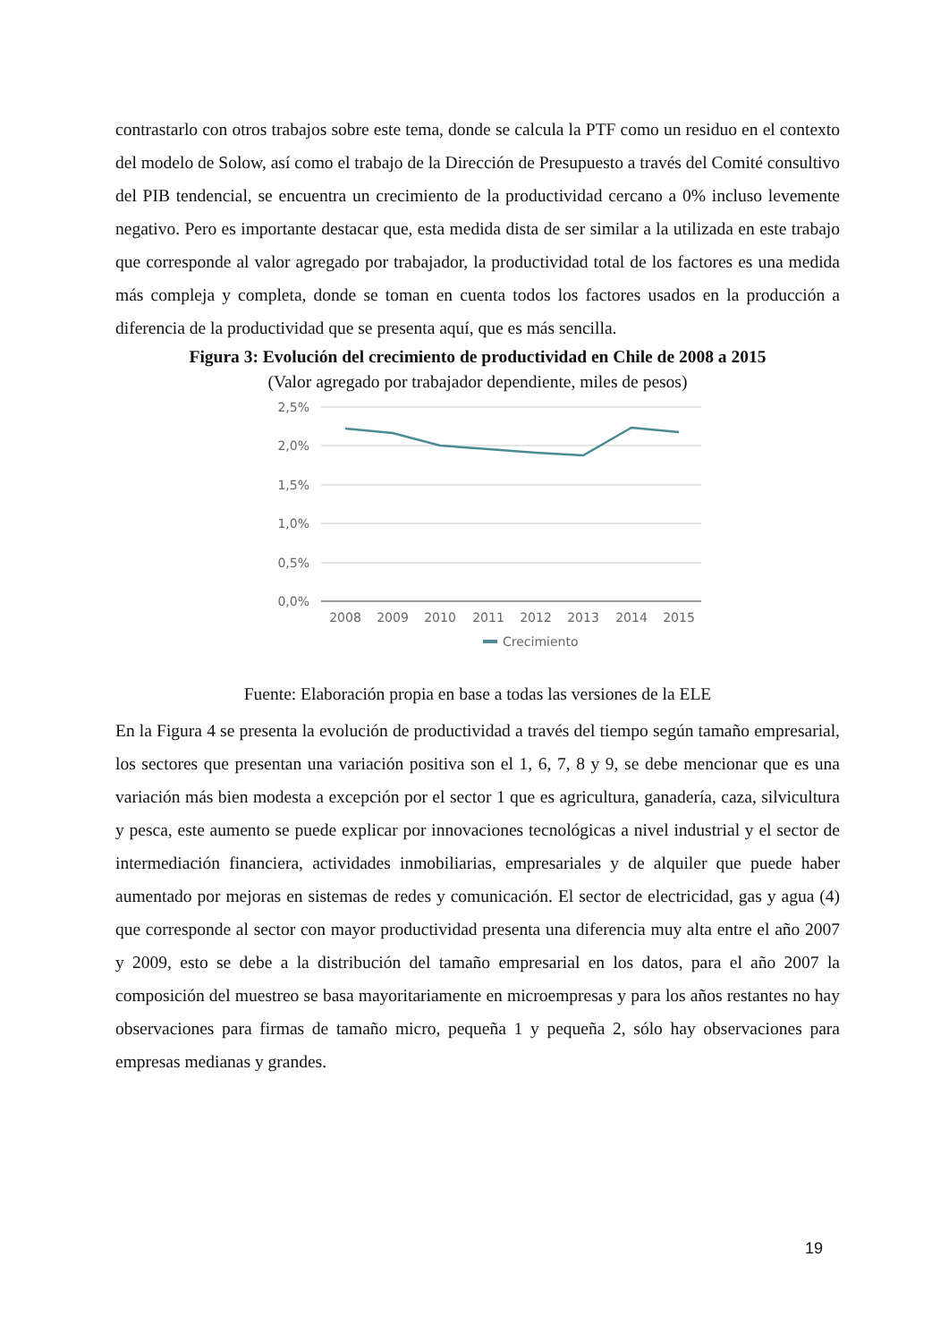contrastarlo con otros trabajos sobre este tema, donde se calcula la PTF como un residuo en el contexto del modelo de Solow, así como el trabajo de la Dirección de Presupuesto a través del Comité consultivo del PIB tendencial, se encuentra un crecimiento de la productividad cercano a 0% incluso levemente negativo. Pero es importante destacar que, esta medida dista de ser similar a la utilizada en este trabajo que corresponde al valor agregado por trabajador, la productividad total de los factores es una medida más compleja y completa, donde se toman en cuenta todos los factores usados en la producción a diferencia de la productividad que se presenta aquí, que es más sencilla.
Figura 3: Evolución del crecimiento de productividad en Chile de 2008 a 2015
(Valor agregado por trabajador dependiente, miles de pesos)
2,5%
2,0%
1,5%
1,0%
0,5%
0,0%
2008
2009
2010
2011
2012
2013
2014
2015
Crecimiento
Fuente: Elaboración propia en base a todas las versiones de la ELE
En la Figura 4 se presenta la evolución de productividad a través del tiempo según tamaño empresarial, los sectores que presentan una variación positiva son el 1, 6, 7, 8 y 9, se debe mencionar que es una variación más bien modesta a excepción por el sector 1 que es agricultura, ganadería, caza, silvicultura y pesca, este aumento se puede explicar por innovaciones tecnológicas a nivel industrial y el sector de intermediación financiera, actividades inmobiliarias, empresariales y de alquiler que puede haber aumentado por mejoras en sistemas de redes y comunicación. El sector de electricidad, gas y agua (4) que corresponde al sector con mayor productividad presenta una diferencia muy alta entre el año 2007 y 2009, esto se debe a la distribución del tamaño empresarial en los datos, para el año 2007 la composición del muestreo se basa mayoritariamente en microempresas y para los años restantes no hay observaciones para firmas de tamaño micro, pequeña 1 y pequeña 2, sólo hay observaciones para empresas medianas y grandes.
19